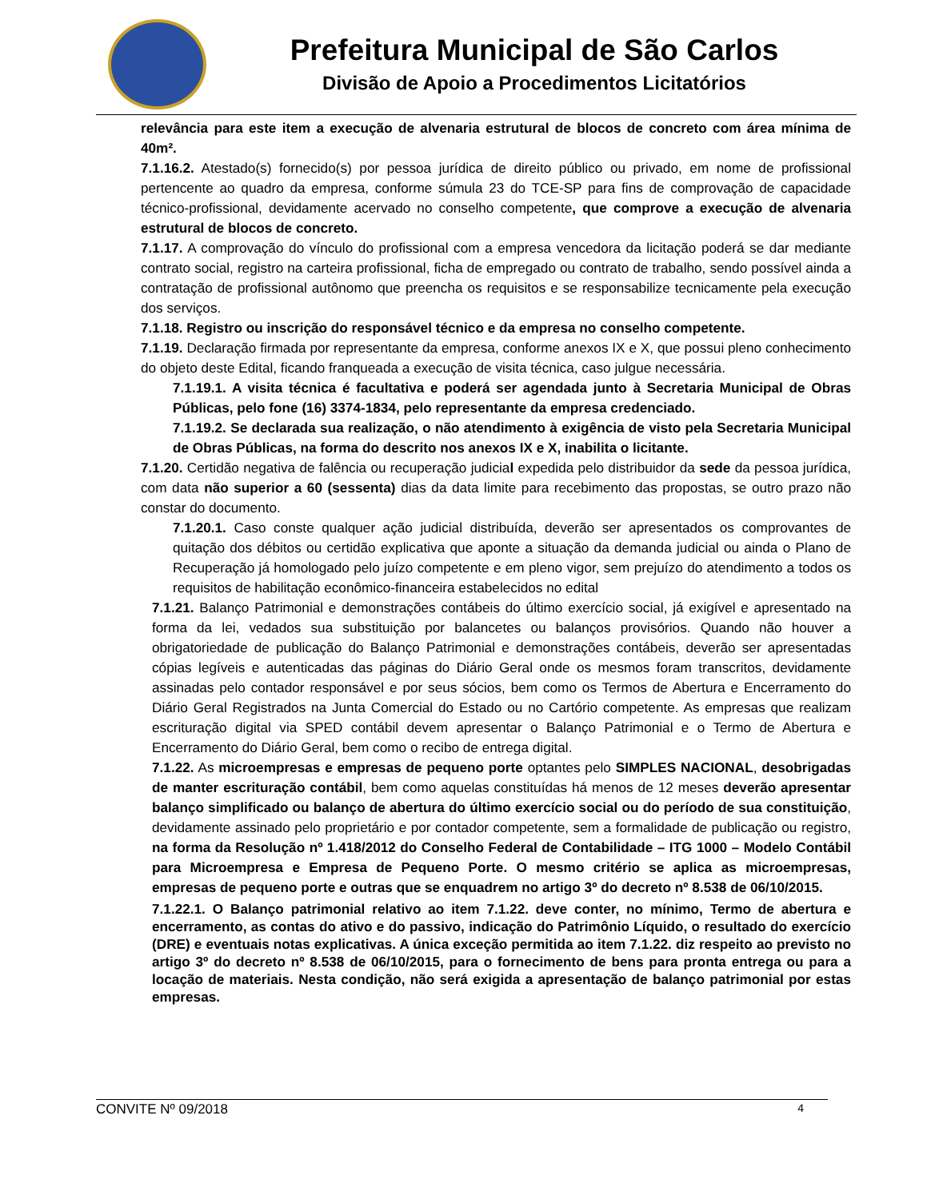Prefeitura Municipal de São Carlos
Divisão de Apoio a Procedimentos Licitatórios
relevância para este item a execução de alvenaria estrutural de blocos de concreto com área mínima de 40m².
7.1.16.2. Atestado(s) fornecido(s) por pessoa jurídica de direito público ou privado, em nome de profissional pertencente ao quadro da empresa, conforme súmula 23 do TCE-SP para fins de comprovação de capacidade técnico-profissional, devidamente acervado no conselho competente, que comprove a execução de alvenaria estrutural de blocos de concreto.
7.1.17. A comprovação do vínculo do profissional com a empresa vencedora da licitação poderá se dar mediante contrato social, registro na carteira profissional, ficha de empregado ou contrato de trabalho, sendo possível ainda a contratação de profissional autônomo que preencha os requisitos e se responsabilize tecnicamente pela execução dos serviços.
7.1.18. Registro ou inscrição do responsável técnico e da empresa no conselho competente.
7.1.19. Declaração firmada por representante da empresa, conforme anexos IX e X, que possui pleno conhecimento do objeto deste Edital, ficando franqueada a execução de visita técnica, caso julgue necessária.
7.1.19.1. A visita técnica é facultativa e poderá ser agendada junto à Secretaria Municipal de Obras Públicas, pelo fone (16) 3374-1834, pelo representante da empresa credenciado.
7.1.19.2. Se declarada sua realização, o não atendimento à exigência de visto pela Secretaria Municipal de Obras Públicas, na forma do descrito nos anexos IX e X, inabilita o licitante.
7.1.20. Certidão negativa de falência ou recuperação judicial expedida pelo distribuidor da sede da pessoa jurídica, com data não superior a 60 (sessenta) dias da data limite para recebimento das propostas, se outro prazo não constar do documento.
7.1.20.1. Caso conste qualquer ação judicial distribuída, deverão ser apresentados os comprovantes de quitação dos débitos ou certidão explicativa que aponte a situação da demanda judicial ou ainda o Plano de Recuperação já homologado pelo juízo competente e em pleno vigor, sem prejuízo do atendimento a todos os requisitos de habilitação econômico-financeira estabelecidos no edital
7.1.21. Balanço Patrimonial e demonstrações contábeis do último exercício social, já exigível e apresentado na forma da lei, vedados sua substituição por balancetes ou balanços provisórios. Quando não houver a obrigatoriedade de publicação do Balanço Patrimonial e demonstrações contábeis, deverão ser apresentadas cópias legíveis e autenticadas das páginas do Diário Geral onde os mesmos foram transcritos, devidamente assinadas pelo contador responsável e por seus sócios, bem como os Termos de Abertura e Encerramento do Diário Geral Registrados na Junta Comercial do Estado ou no Cartório competente. As empresas que realizam escrituração digital via SPED contábil devem apresentar o Balanço Patrimonial e o Termo de Abertura e Encerramento do Diário Geral, bem como o recibo de entrega digital.
7.1.22. As microempresas e empresas de pequeno porte optantes pelo SIMPLES NACIONAL, desobrigadas de manter escrituração contábil, bem como aquelas constituídas há menos de 12 meses deverão apresentar balanço simplificado ou balanço de abertura do último exercício social ou do período de sua constituição, devidamente assinado pelo proprietário e por contador competente, sem a formalidade de publicação ou registro, na forma da Resolução nº 1.418/2012 do Conselho Federal de Contabilidade – ITG 1000 – Modelo Contábil para Microempresa e Empresa de Pequeno Porte. O mesmo critério se aplica as microempresas, empresas de pequeno porte e outras que se enquadrem no artigo 3º do decreto nº 8.538 de 06/10/2015.
7.1.22.1. O Balanço patrimonial relativo ao item 7.1.22. deve conter, no mínimo, Termo de abertura e encerramento, as contas do ativo e do passivo, indicação do Patrimônio Líquido, o resultado do exercício (DRE) e eventuais notas explicativas. A única exceção permitida ao item 7.1.22. diz respeito ao previsto no artigo 3º do decreto nº 8.538 de 06/10/2015, para o fornecimento de bens para pronta entrega ou para a locação de materiais. Nesta condição, não será exigida a apresentação de balanço patrimonial por estas empresas.
CONVITE Nº 09/2018 4